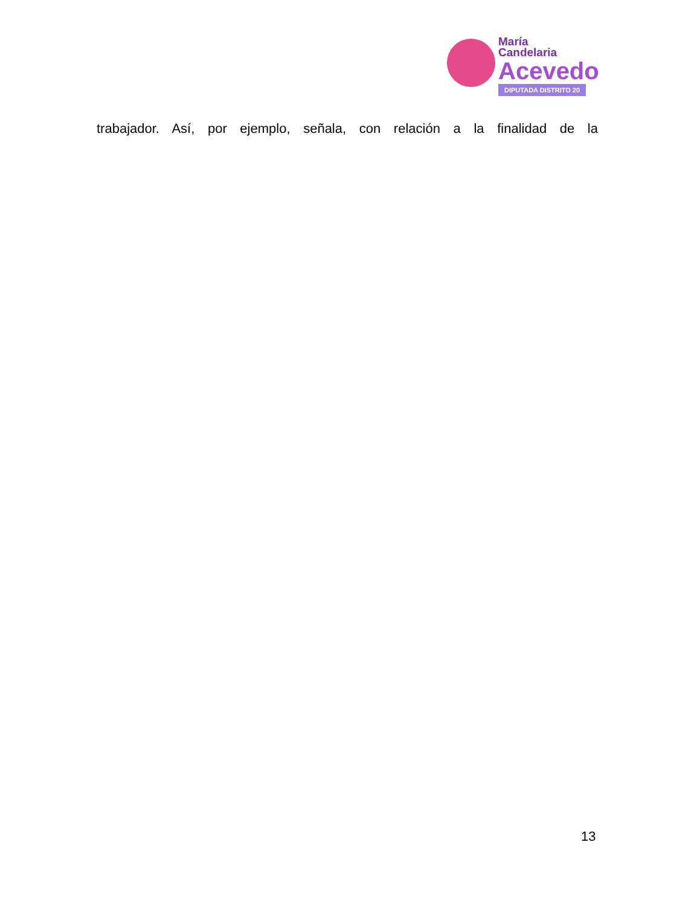María
Candelaria
Acevedo
DIPUTADA DISTRITO 20
trabajador. Así, por ejemplo, señala, con relación a la finalidad de la
13